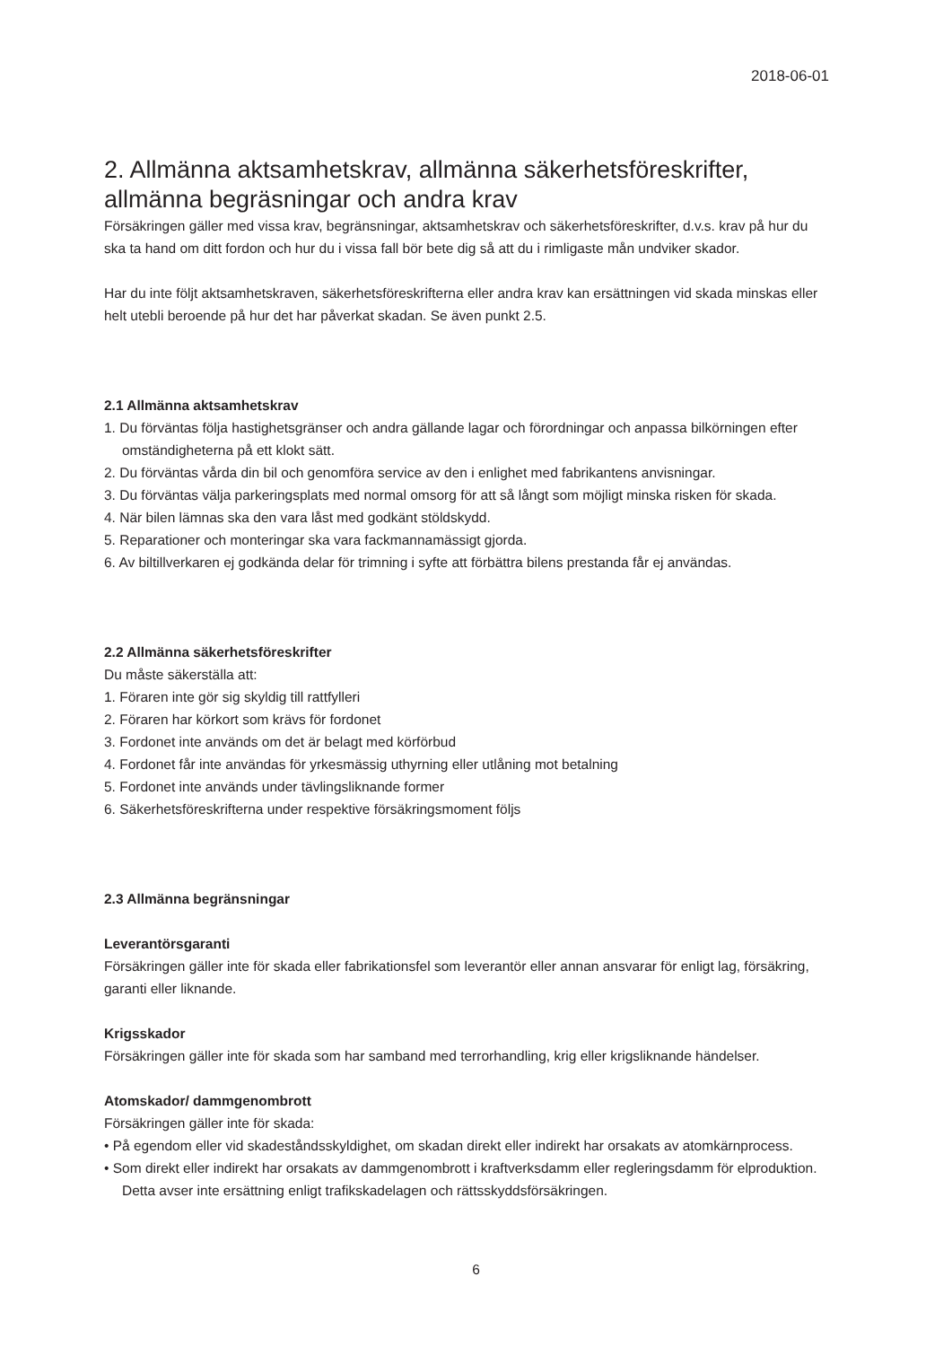2018-06-01
2. Allmänna aktsamhetskrav, allmänna säkerhetsföreskrifter, allmänna begräsningar och andra krav
Försäkringen gäller med vissa krav, begränsningar, aktsamhetskrav och säkerhetsföreskrifter, d.v.s. krav på hur du ska ta hand om ditt fordon och hur du i vissa fall bör bete dig så att du i rimligaste mån undviker skador.
Har du inte följt aktsamhetskraven, säkerhetsföreskrifterna eller andra krav kan ersättningen vid skada minskas eller helt utebli beroende på hur det har påverkat skadan. Se även punkt 2.5.
2.1 Allmänna aktsamhetskrav
1. Du förväntas följa hastighetsgränser och andra gällande lagar och förordningar och anpassa bilkörningen efter omständigheterna på ett klokt sätt.
2. Du förväntas vårda din bil och genomföra service av den i enlighet med fabrikantens anvisningar.
3. Du förväntas välja parkeringsplats med normal omsorg för att så långt som möjligt minska risken för skada.
4. När bilen lämnas ska den vara låst med godkänt stöldskydd.
5. Reparationer och monteringar ska vara fackmannamässigt gjorda.
6. Av biltillverkaren ej godkända delar för trimning i syfte att förbättra bilens prestanda får ej användas.
2.2 Allmänna säkerhetsföreskrifter
Du måste säkerställa att:
1. Föraren inte gör sig skyldig till rattfylleri
2. Föraren har körkort som krävs för fordonet
3. Fordonet inte används om det är belagt med körförbud
4. Fordonet får inte användas för yrkesmässig uthyrning eller utlåning mot betalning
5. Fordonet inte används under tävlingsliknande former
6. Säkerhetsföreskrifterna under respektive försäkringsmoment följs
2.3 Allmänna begränsningar
Leverantörsgaranti
Försäkringen gäller inte för skada eller fabrikationsfel som leverantör eller annan ansvarar för enligt lag, försäkring, garanti eller liknande.
Krigsskador
Försäkringen gäller inte för skada som har samband med terrorhandling, krig eller krigsliknande händelser.
Atomskador/ dammgenombrott
Försäkringen gäller inte för skada:
• På egendom eller vid skadeståndsskyldighet, om skadan direkt eller indirekt har orsakats av atomkärnprocess.
• Som direkt eller indirekt har orsakats av dammgenombrott i kraftverksdamm eller regleringsdamm för elproduktion. Detta avser inte ersättning enligt trafikskadelagen och rättsskyddsförsäkringen.
6